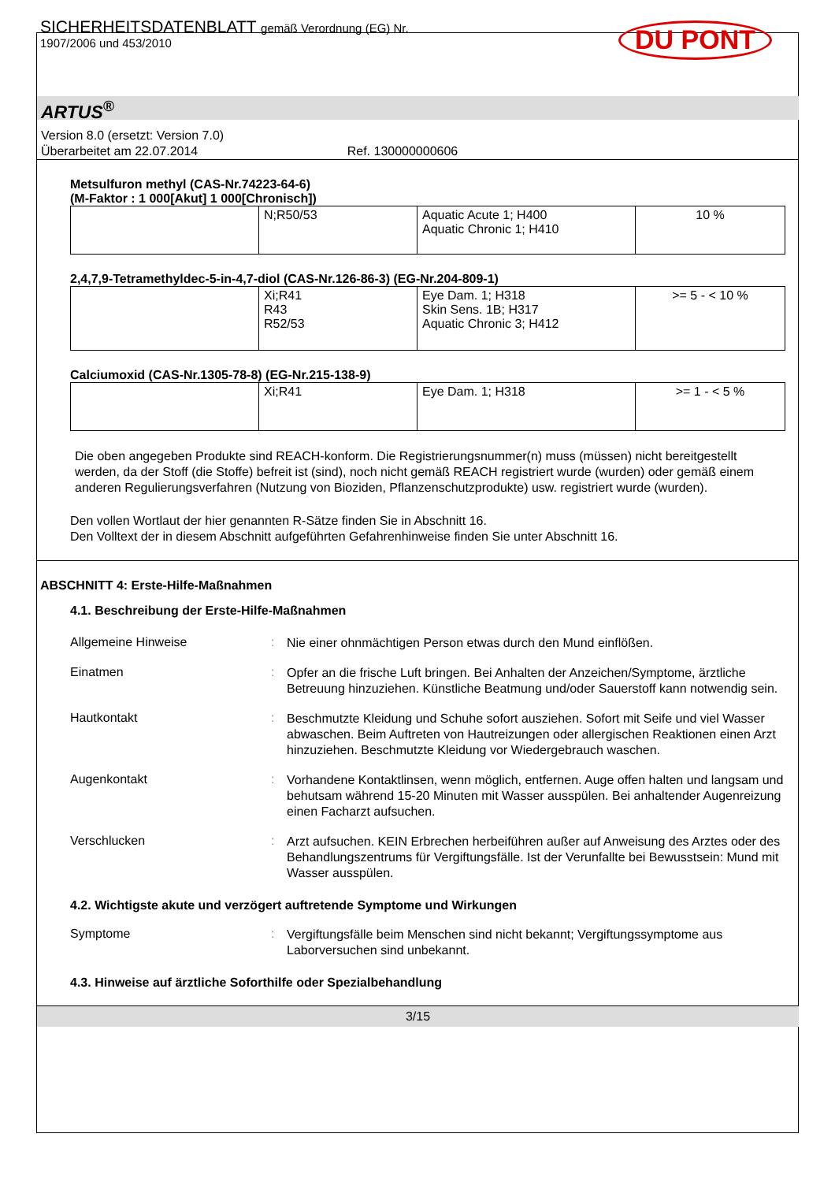SICHERHEITSDATENBLATT gemäß Verordnung (EG) Nr.
1907/2006 und 453/2010
DU PONT
ARTUS<sup>®</sup>
Version 8.0 (ersetzt: Version 7.0)
Überarbeitet am 22.07.2014 Ref. 130000000606
Metsulfuron methyl (CAS-Nr.74223-64-6)
(M-Faktor : 1 000[Akut] 1 000[Chronisch])
| | N;R50/53 | Aquatic Acute 1; H400 Aquatic Chronic 1; H410 | 10 % |
2,4,7,9-Tetramethyldec-5-in-4,7-diol (CAS-Nr.126-86-3) (EG-Nr.204-809-1)
| | Xi;R41 R43 R52/53 | Eye Dam. 1; H318 Skin Sens. 1B; H317 Aquatic Chronic 3; H412 | >= 5 - < 10 % |
Calciumoxid (CAS-Nr.1305-78-8) (EG-Nr.215-138-9)
| | Xi;R41 | Eye Dam. 1; H318 | >= 1 - < 5 % |
Die oben angegeben Produkte sind REACH-konform. Die Registrierungsnummer(n) muss (müssen) nicht bereitgestellt werden, da der Stoff (die Stoffe) befreit ist (sind), noch nicht gemäß REACH registriert wurde (wurden) oder gemäß einem anderen Regulierungsverfahren (Nutzung von Bioziden, Pflanzenschutzprodukte) usw. registriert wurde (wurden).
Den vollen Wortlaut der hier genannten R-Sätze finden Sie in Abschnitt 16.
Den Volltext der in diesem Abschnitt aufgeführten Gefahrenhinweise finden Sie unter Abschnitt 16.
ABSCHNITT 4: Erste-Hilfe-Maßnahmen
4.1. Beschreibung der Erste-Hilfe-Maßnahmen
Allgemeine Hinweise :
Nie einer ohnmächtigen Person etwas durch den Mund einflößen.
Einatmen :
Opfer an die frische Luft bringen. Bei Anhalten der Anzeichen/Symptome, ärztliche Betreuung hinzuziehen. Künstliche Beatmung und/oder Sauerstoff kann notwendig sein.
Hautkontakt :
Beschmutzte Kleidung und Schuhe sofort ausziehen. Sofort mit Seife und viel Wasser abwaschen. Beim Auftreten von Hautreizungen oder allergischen Reaktionen einen Arzt hinzuziehen. Beschmutzte Kleidung vor Wiedergebrauch waschen.
Augenkontakt :
Vorhandene Kontaktlinsen, wenn möglich, entfernen. Auge offen halten und langsam und behutsam während 15-20 Minuten mit Wasser ausspülen. Bei anhaltender Augenreizung einen Facharzt aufsuchen.
Verschlucken :
Arzt aufsuchen. KEIN Erbrechen herbeiführen außer auf Anweisung des Arztes oder des Behandlungszentrums für Vergiftungsfälle. Ist der Verunfallte bei Bewusstsein: Mund mit Wasser ausspülen.
4.2. Wichtigste akute und verzögert auftretende Symptome und Wirkungen
Symptome :
Vergiftungsfälle beim Menschen sind nicht bekannt; Vergiftungssymptome aus Laborversuchen sind unbekannt.
4.3. Hinweise auf ärztliche Soforthilfe oder Spezialbehandlung
3/15